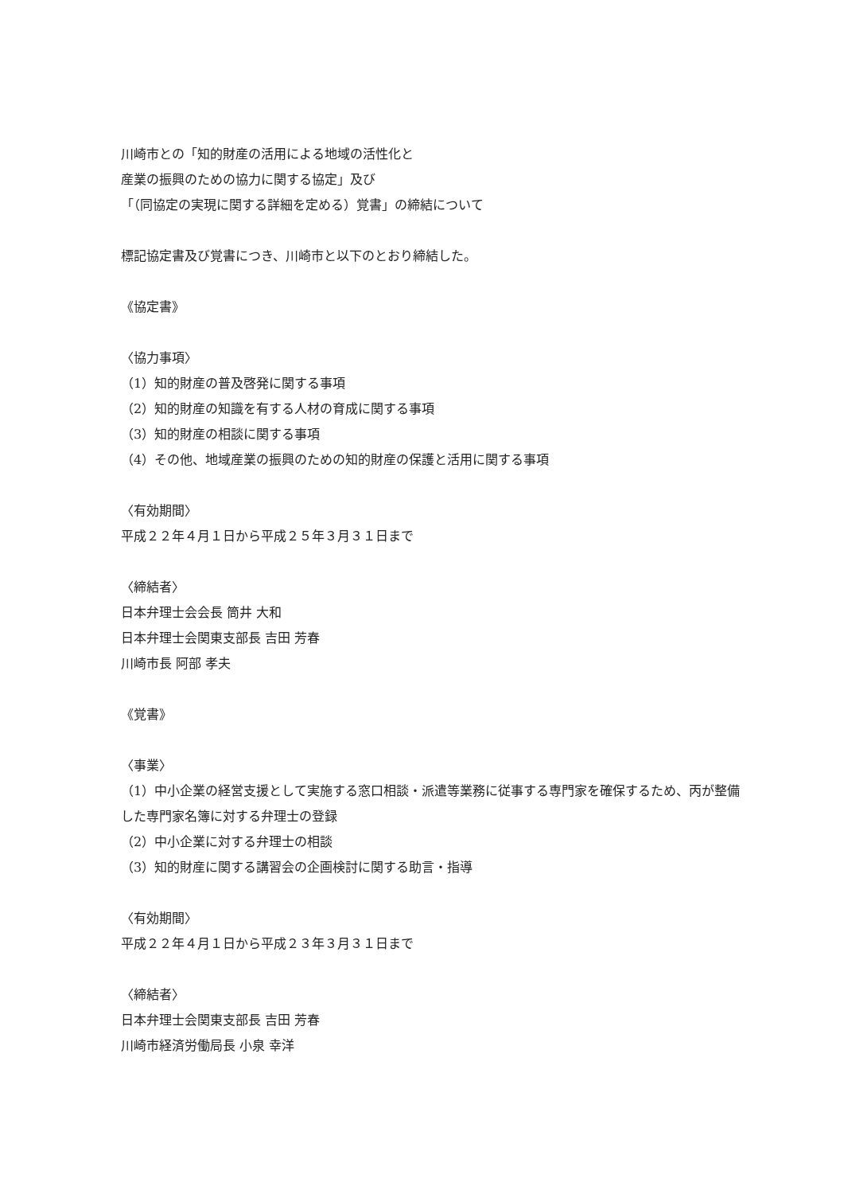川崎市との「知的財産の活用による地域の活性化と
産業の振興のための協力に関する協定」及び
「（同協定の実現に関する詳細を定める）覚書」の締結について
標記協定書及び覚書につき、川崎市と以下のとおり締結した。
《協定書》
〈協力事項〉
（1）知的財産の普及啓発に関する事項
（2）知的財産の知識を有する人材の育成に関する事項
（3）知的財産の相談に関する事項
（4）その他、地域産業の振興のための知的財産の保護と活用に関する事項
〈有効期間〉
平成２２年４月１日から平成２５年３月３１日まで
〈締結者〉
日本弁理士会会長 筒井 大和
日本弁理士会関東支部長 吉田 芳春
川崎市長 阿部 孝夫
《覚書》
〈事業〉
（1）中小企業の経営支援として実施する窓口相談・派遣等業務に従事する専門家を確保するため、丙が整備した専門家名簿に対する弁理士の登録
（2）中小企業に対する弁理士の相談
（3）知的財産に関する講習会の企画検討に関する助言・指導
〈有効期間〉
平成２２年４月１日から平成２３年３月３１日まで
〈締結者〉
日本弁理士会関東支部長 吉田 芳春
川崎市経済労働局長 小泉 幸洋